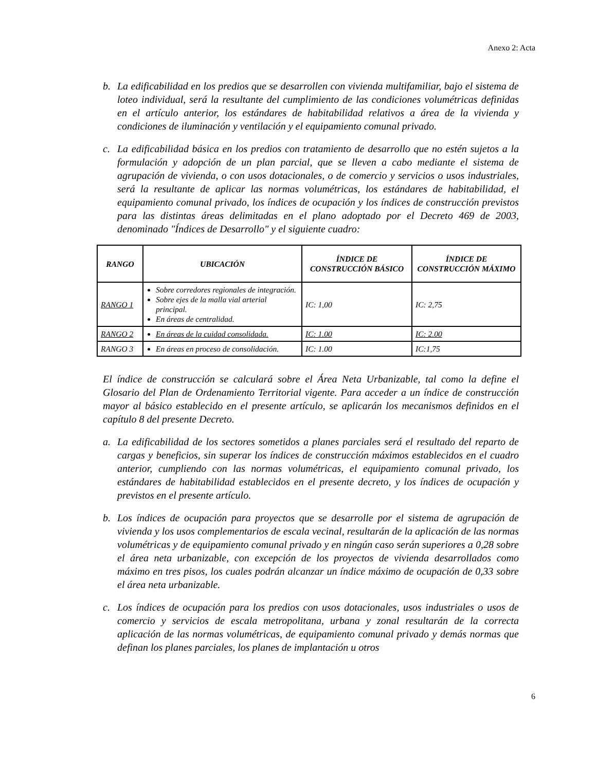Anexo 2: Acta
b. La edificabilidad en los predios que se desarrollen con vivienda multifamiliar, bajo el sistema de loteo individual, será la resultante del cumplimiento de las condiciones volumétricas definidas en el artículo anterior, los estándares de habitabilidad relativos a área de la vivienda y condiciones de iluminación y ventilación y el equipamiento comunal privado.
c. La edificabilidad básica en los predios con tratamiento de desarrollo que no estén sujetos a la formulación y adopción de un plan parcial, que se lleven a cabo mediante el sistema de agrupación de vivienda, o con usos dotacionales, o de comercio y servicios o usos industriales, será la resultante de aplicar las normas volumétricas, los estándares de habitabilidad, el equipamiento comunal privado, los índices de ocupación y los índices de construcción previstos para las distintas áreas delimitadas en el plano adoptado por el Decreto 469 de 2003, denominado "Índices de Desarrollo" y el siguiente cuadro:
| RANGO | UBICACIÓN | ÍNDICE DE CONSTRUCCIÓN BÁSICO | ÍNDICE DE CONSTRUCCIÓN MÁXIMO |
| --- | --- | --- | --- |
| RANGO 1 | Sobre corredores regionales de integración. Sobre ejes de la malla vial arterial principal. En áreas de centralidad. | IC: 1,00 | IC: 2,75 |
| RANGO 2 | En áreas de la cuidad consolidada. | IC: 1.00 | IC: 2.00 |
| RANGO 3 | En áreas en proceso de consolidación. | IC: 1.00 | IC:1,75 |
El índice de construcción se calculará sobre el Área Neta Urbanizable, tal como la define el Glosario del Plan de Ordenamiento Territorial vigente. Para acceder a un índice de construcción mayor al básico establecido en el presente artículo, se aplicarán los mecanismos definidos en el capítulo 8 del presente Decreto.
a. La edificabilidad de los sectores sometidos a planes parciales será el resultado del reparto de cargas y beneficios, sin superar los índices de construcción máximos establecidos en el cuadro anterior, cumpliendo con las normas volumétricas, el equipamiento comunal privado, los estándares de habitabilidad establecidos en el presente decreto, y los índices de ocupación y previstos en el presente artículo.
b. Los índices de ocupación para proyectos que se desarrolle por el sistema de agrupación de vivienda y los usos complementarios de escala vecinal, resultarán de la aplicación de las normas volumétricas y de equipamiento comunal privado y en ningún caso serán superiores a 0,28 sobre el área neta urbanizable, con excepción de los proyectos de vivienda desarrollados como máximo en tres pisos, los cuales podrán alcanzar un índice máximo de ocupación de 0,33 sobre el área neta urbanizable.
c. Los índices de ocupación para los predios con usos dotacionales, usos industriales o usos de comercio y servicios de escala metropolitana, urbana y zonal resultarán de la correcta aplicación de las normas volumétricas, de equipamiento comunal privado y demás normas que definan los planes parciales, los planes de implantación u otros
6